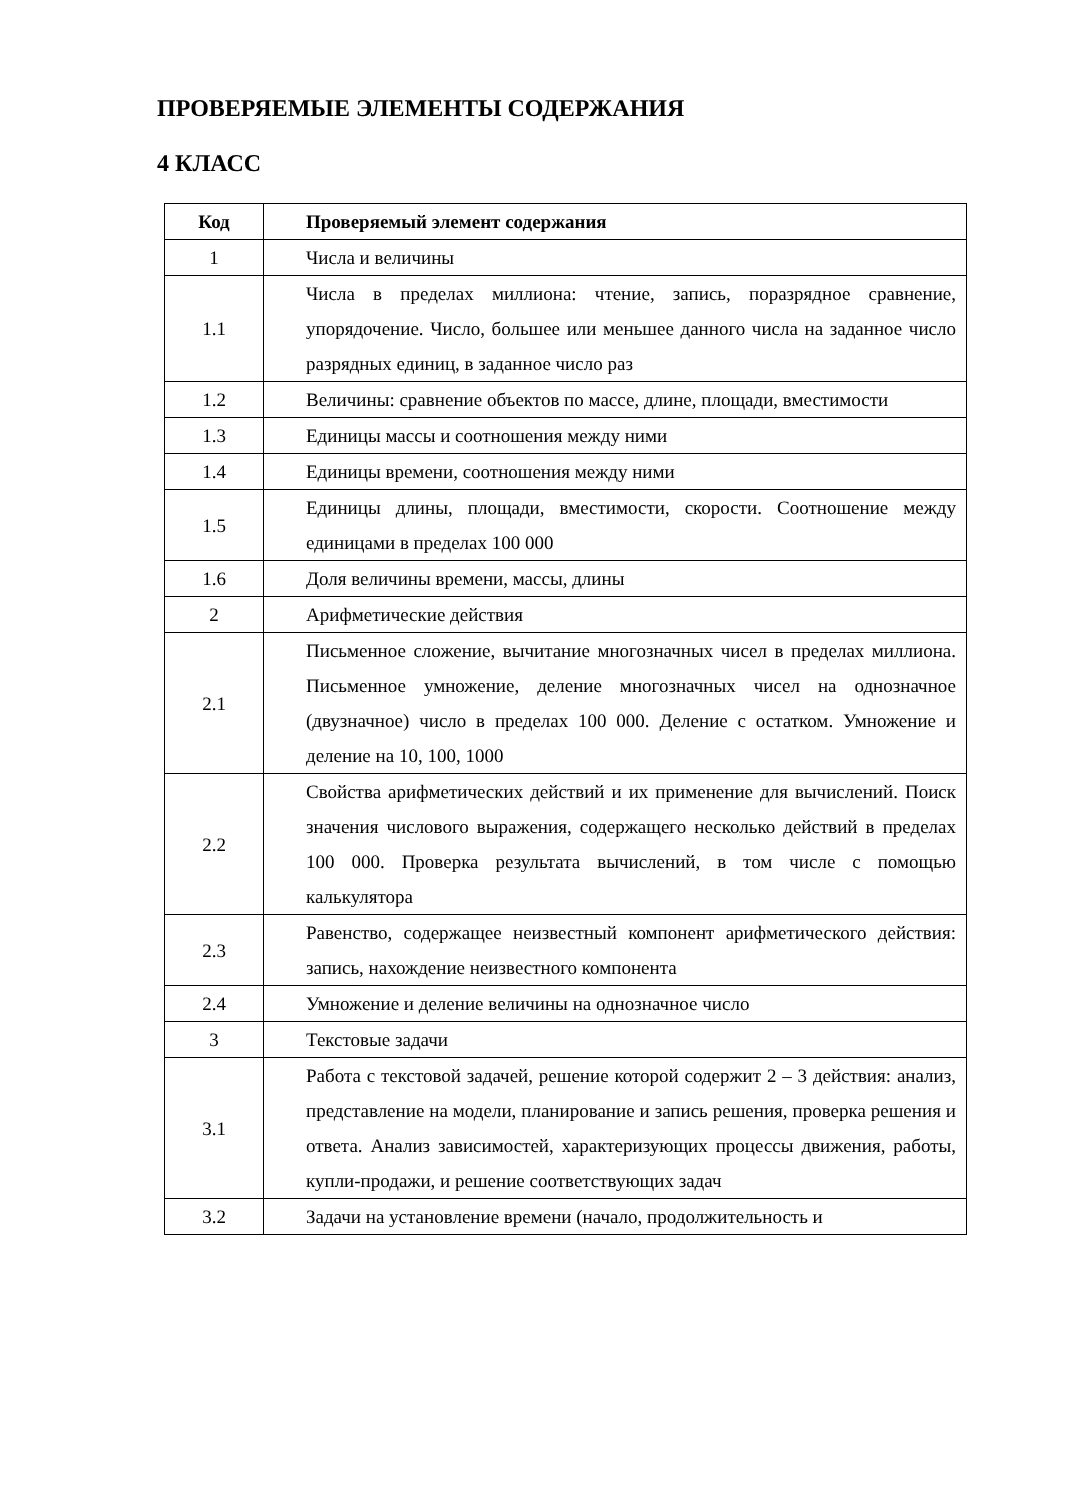ПРОВЕРЯЕМЫЕ ЭЛЕМЕНТЫ СОДЕРЖАНИЯ
4 КЛАСС
| Код | Проверяемый элемент содержания |
| --- | --- |
| 1 | Числа и величины |
| 1.1 | Числа в пределах миллиона: чтение, запись, поразрядное сравнение, упорядочение. Число, большее или меньшее данного числа на заданное число разрядных единиц, в заданное число раз |
| 1.2 | Величины: сравнение объектов по массе, длине, площади, вместимости |
| 1.3 | Единицы массы и соотношения между ними |
| 1.4 | Единицы времени, соотношения между ними |
| 1.5 | Единицы длины, площади, вместимости, скорости. Соотношение между единицами в пределах 100 000 |
| 1.6 | Доля величины времени, массы, длины |
| 2 | Арифметические действия |
| 2.1 | Письменное сложение, вычитание многозначных чисел в пределах миллиона. Письменное умножение, деление многозначных чисел на однозначное (двузначное) число в пределах 100 000. Деление с остатком. Умножение и деление на 10, 100, 1000 |
| 2.2 | Свойства арифметических действий и их применение для вычислений. Поиск значения числового выражения, содержащего несколько действий в пределах 100 000. Проверка результата вычислений, в том числе с помощью калькулятора |
| 2.3 | Равенство, содержащее неизвестный компонент арифметического действия: запись, нахождение неизвестного компонента |
| 2.4 | Умножение и деление величины на однозначное число |
| 3 | Текстовые задачи |
| 3.1 | Работа с текстовой задачей, решение которой содержит 2 – 3 действия: анализ, представление на модели, планирование и запись решения, проверка решения и ответа. Анализ зависимостей, характеризующих процессы движения, работы, купли-продажи, и решение соответствующих задач |
| 3.2 | Задачи на установление времени (начало, продолжительность и |